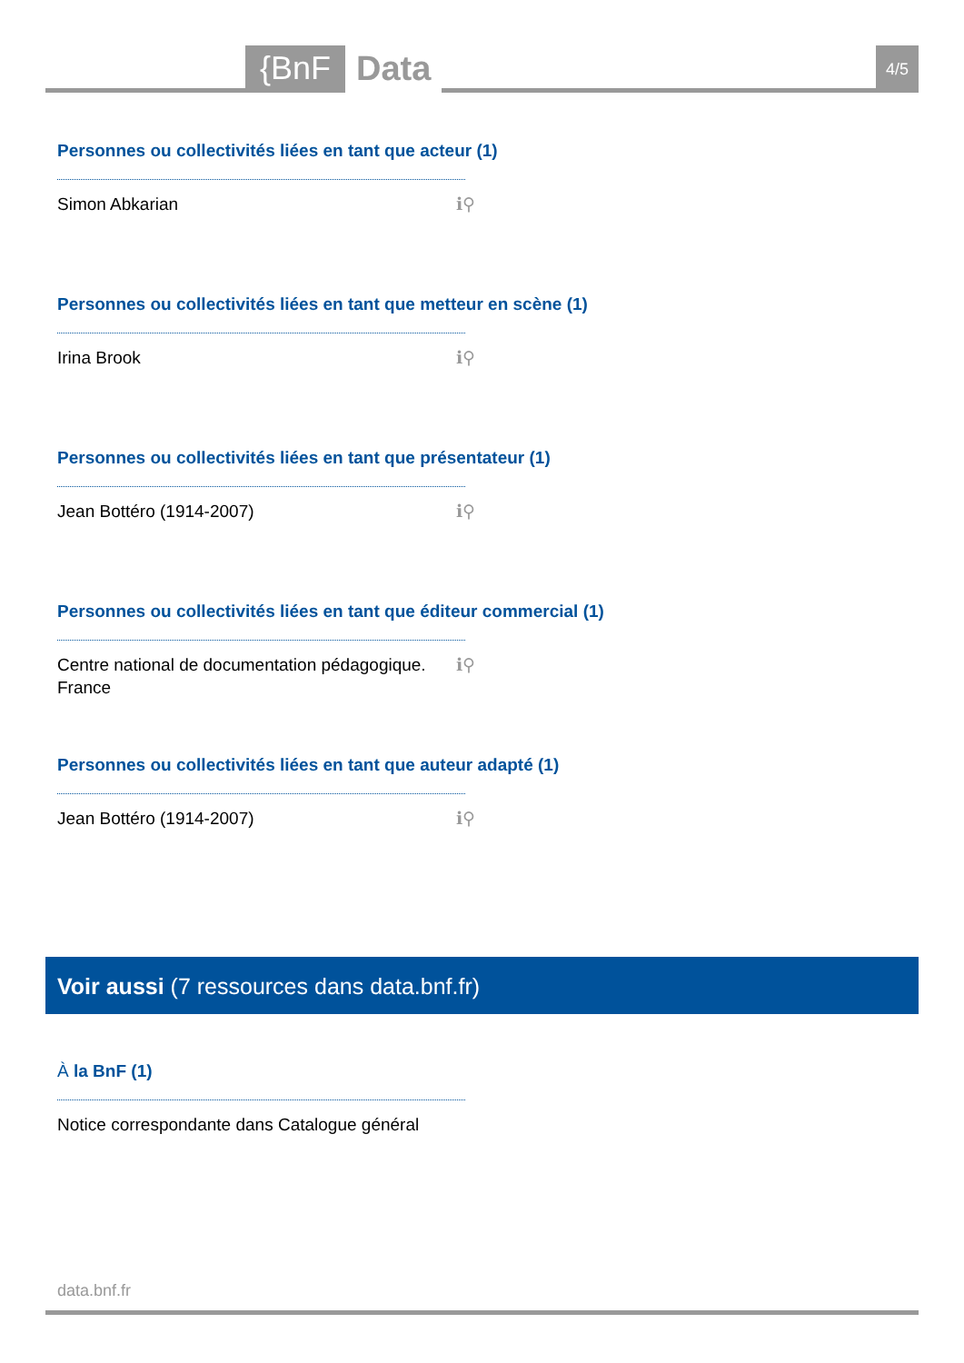{BnF Data 4/5
Personnes ou collectivités liées en tant que acteur (1)
Simon Abkarian ℹ⚲
Personnes ou collectivités liées en tant que metteur en scène (1)
Irina Brook ℹ⚲
Personnes ou collectivités liées en tant que présentateur (1)
Jean Bottéro (1914-2007) ℹ⚲
Personnes ou collectivités liées en tant que éditeur commercial (1)
Centre national de documentation pédagogique.
France ℹ⚲
Personnes ou collectivités liées en tant que auteur adapté (1)
Jean Bottéro (1914-2007) ℹ⚲
Voir aussi (7 ressources dans data.bnf.fr)
À la BnF (1)
Notice correspondante dans Catalogue général
data.bnf.fr